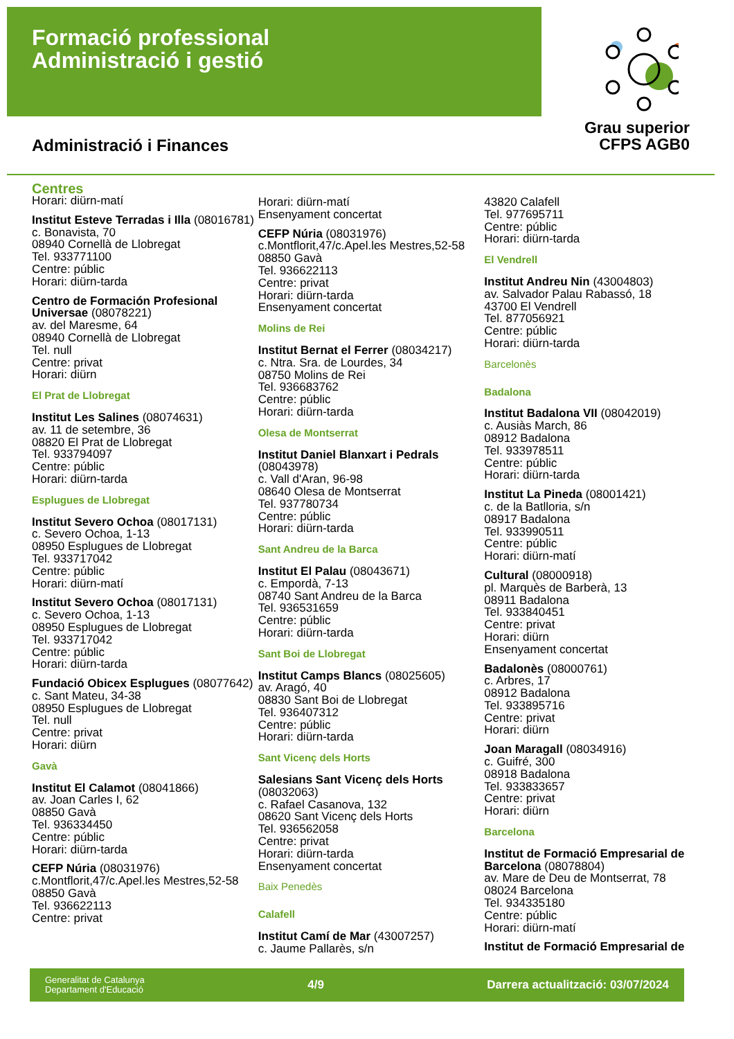Formació professional
Administració i gestió
Grau superior
CFPS AGB0
Administració i Finances
Centres
Horari: diürn-matí
Institut Esteve Terradas i Illa (08016781)
c. Bonavista, 70
08940 Cornellà de Llobregat
Tel. 933771100
Centre: públic
Horari: diürn-tarda
Centro de Formación Profesional Universae (08078221)
av. del Maresme, 64
08940 Cornellà de Llobregat
Tel. null
Centre: privat
Horari: diürn
El Prat de Llobregat
Institut Les Salines (08074631)
av. 11 de setembre, 36
08820 El Prat de Llobregat
Tel. 933794097
Centre: públic
Horari: diürn-tarda
Esplugues de Llobregat
Institut Severo Ochoa (08017131)
c. Severo Ochoa, 1-13
08950 Esplugues de Llobregat
Tel. 933717042
Centre: públic
Horari: diürn-matí
Institut Severo Ochoa (08017131)
c. Severo Ochoa, 1-13
08950 Esplugues de Llobregat
Tel. 933717042
Centre: públic
Horari: diürn-tarda
Fundació Obicex Esplugues (08077642)
c. Sant Mateu, 34-38
08950 Esplugues de Llobregat
Tel. null
Centre: privat
Horari: diürn
Gavà
Institut El Calamot (08041866)
av. Joan Carles I, 62
08850 Gavà
Tel. 936334450
Centre: públic
Horari: diürn-tarda
CEFP Núria (08031976)
c.Montflorit,47/c.Apel.les Mestres,52-58
08850 Gavà
Tel. 936622113
Centre: privat
Horari: diürn-matí
Ensenyament concertat
CEFP Núria (08031976)
c.Montflorit,47/c.Apel.les Mestres,52-58
08850 Gavà
Tel. 936622113
Centre: privat
Horari: diürn-tarda
Ensenyament concertat
Molins de Rei
Institut Bernat el Ferrer (08034217)
c. Ntra. Sra. de Lourdes, 34
08750 Molins de Rei
Tel. 936683762
Centre: públic
Horari: diürn-tarda
Olesa de Montserrat
Institut Daniel Blanxart i Pedrals (08043978)
c. Vall d'Aran, 96-98
08640 Olesa de Montserrat
Tel. 937780734
Centre: públic
Horari: diürn-tarda
Sant Andreu de la Barca
Institut El Palau (08043671)
c. Empordà, 7-13
08740 Sant Andreu de la Barca
Tel. 936531659
Centre: públic
Horari: diürn-tarda
Sant Boi de Llobregat
Institut Camps Blancs (08025605)
av. Aragó, 40
08830 Sant Boi de Llobregat
Tel. 936407312
Centre: públic
Horari: diürn-tarda
Sant Vicenç dels Horts
Salesians Sant Vicenç dels Horts (08032063)
c. Rafael Casanova, 132
08620 Sant Vicenç dels Horts
Tel. 936562058
Centre: privat
Horari: diürn-tarda
Ensenyament concertat
Baix Penedès
Calafell
Institut Camí de Mar (43007257)
c. Jaume Pallarès, s/n
43820 Calafell
Tel. 977695711
Centre: públic
Horari: diürn-tarda
El Vendrell
Institut Andreu Nin (43004803)
av. Salvador Palau Rabassó, 18
43700 El Vendrell
Tel. 877056921
Centre: públic
Horari: diürn-tarda
Barcelonès
Badalona
Institut Badalona VII (08042019)
c. Ausiàs March, 86
08912 Badalona
Tel. 933978511
Centre: públic
Horari: diürn-tarda
Institut La Pineda (08001421)
c. de la Batlloria, s/n
08917 Badalona
Tel. 933990511
Centre: públic
Horari: diürn-matí
Cultural (08000918)
pl. Marquès de Barberà, 13
08911 Badalona
Tel. 933840451
Centre: privat
Horari: diürn
Ensenyament concertat
Badalonès (08000761)
c. Arbres, 17
08912 Badalona
Tel. 933895716
Centre: privat
Horari: diürn
Joan Maragall (08034916)
c. Guifré, 300
08918 Badalona
Tel. 933833657
Centre: privat
Horari: diürn
Barcelona
Institut de Formació Empresarial de Barcelona (08078804)
av. Mare de Deu de Montserrat, 78
08024 Barcelona
Tel. 934335180
Centre: públic
Horari: diürn-matí
Institut de Formació Empresarial de
Generalitat de Catalunya
Departament d'Educació
4/9
Darrera actualització: 03/07/2024